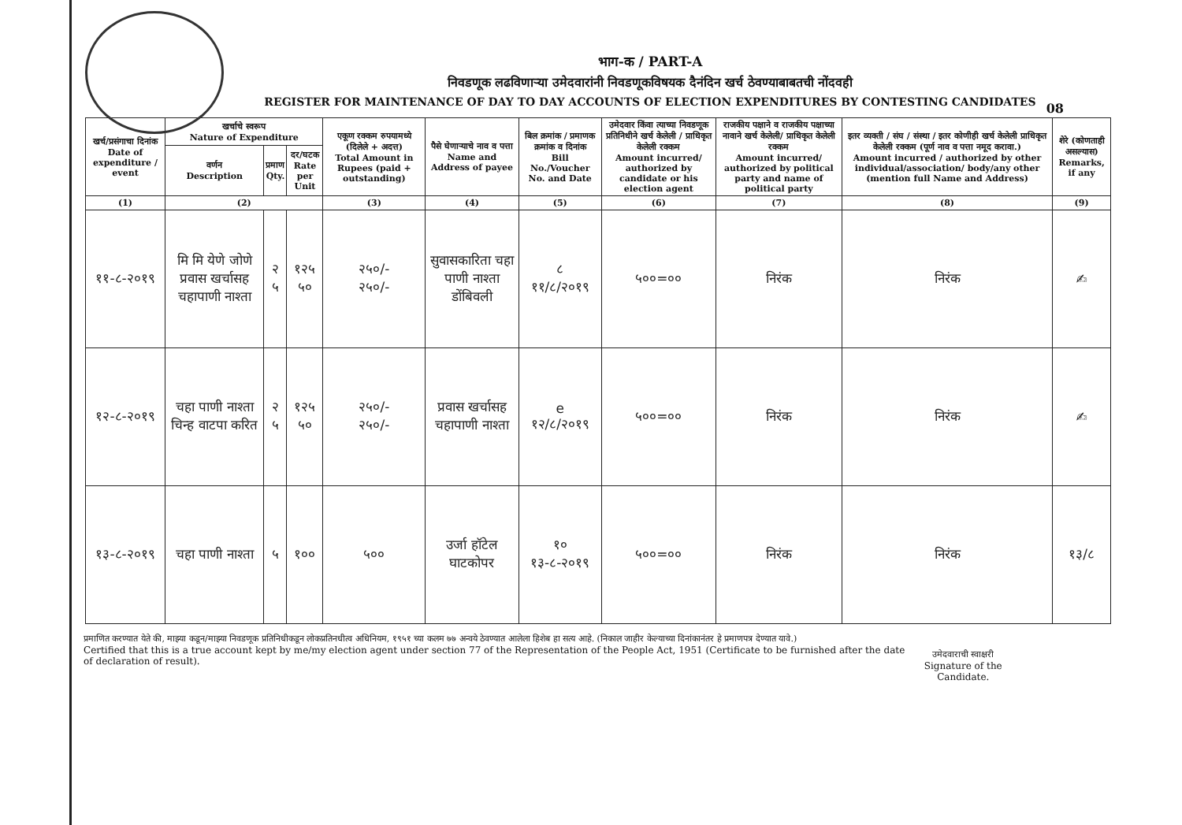भाग-क / PART-A
निवडणूक लढविणाऱ्या उमेदवारांनी निवडणूकविषयक दैनंदिन खर्च ठेवण्याबाबतची नोंदवही
REGISTER FOR MAINTENANCE OF DAY TO DAY ACCOUNTS OF ELECTION EXPENDITURES BY CONTESTING CANDIDATES
08
| खर्च/प्रसंगाचा दिनांक Date of expenditure / event | खर्चाचे स्वरूप Nature of Expenditure | | | एकूण रक्कम रुपयामध्ये (दिलेले + अदत्त) Total Amount in Rupees (paid + outstanding) | पैसे घेणाऱ्याचे नाव व पत्ता Name and Address of payee | बिल क्रमांक / प्रमाणक क्रमांक व दिनांक Bill No./Voucher No. and Date | उमेदवार किंवा त्याच्या निवडणूक प्रतिनिधीने खर्च केलेली / प्राधिकृत केलेली रक्कम Amount incurred/ authorized by candidate or his election agent | राजकीय पक्षाने व राजकीय पक्षाच्या नावाने खर्च केलेली/ प्राधिकृत केलेली रक्कम Amount incurred/ authorized by political party and name of political party | इतर व्यक्ती / संघ / संस्था / इतर कोणीही खर्च केलेली प्राधिकृत केलेली रक्कम (पूर्ण नाव व पत्ता नमूद करावा.) Amount incurred / authorized by other individual/association/ body/any other (mention full Name and Address) | शेरे (कोणताही असल्यास) Remarks, if any |
| --- | --- | --- | --- | --- | --- | --- | --- | --- | --- | --- |
| | वर्णन Description | प्रमाण Qty. | दर/घटक Rate per Unit | | | | | | | |
| (1) | (2) | | | (3) | (4) | (5) | (6) | (7) | (8) | (9) |
| ११-८-२०१९ | मि मि येणे जोणे प्रवास खर्चासह चहापाणी नाश्ता | २ ५ | १२५ ५० | २५०/- २५०/- | सुवासकारिता चहा पाणी नाश्ता डोंबिवली | ८ ११/८/२०१९ | ५००=०० | निरंक | निरंक | ✍ |
| १२-८-२०१९ | चहा पाणी नाश्ता चिन्ह वाटपा करित | २ ५ | १२५ ५० | २५०/- २५०/- | प्रवास खर्चासह चहापाणी नाश्ता | e १२/८/२०१९ | ५००=०० | निरंक | निरंक | ✍ |
| १३-८-२०१९ | चहा पाणी नाश्ता | ५ | १०० | ५०० | उर्जा हॉटेल घाटकोपर | १० १३-८-२०१९ | ५००=०० | निरंक | निरंक | १३/८ |
प्रमाणित करण्यात येते की, माझ्या कडून/माझ्या निवडणूक प्रतिनिधीकडून लोकप्रतिनधीत्व अधिनियम, १९५१ च्या कलम ७७ अन्वये ठेवण्यात आलेला हिशेब हा सत्य आहे. (निकाल जाहीर केल्याच्या दिनांकानंतर हे प्रमाणपत्र देण्यात यावे.)
Certified that this is a true account kept by me/my election agent under section 77 of the Representation of the People Act, 1951 (Certificate to be furnished after the date of declaration of result).
उमेदवाराची स्वाक्षरी
Signature of the Candidate.